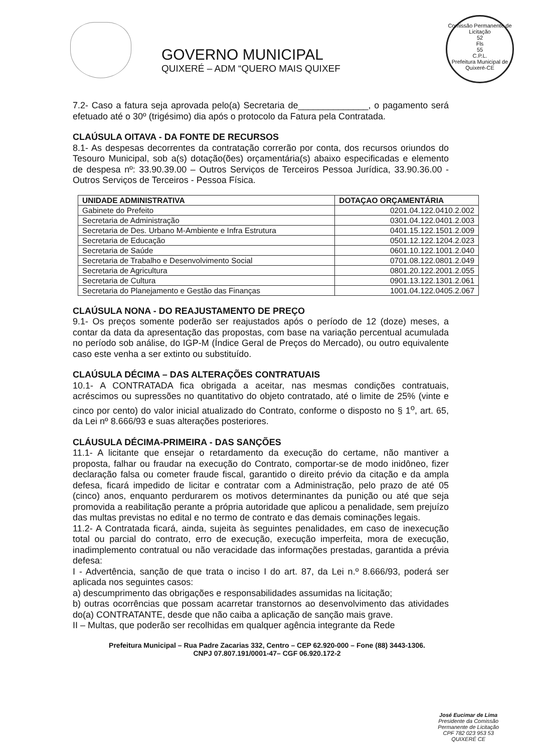GOVERNO MUNICIPAL
QUIXERÉ – ADM “QUERO MAIS QUIXEF
Comissão Permanente de Licitação
52
Fls
55
C.P.L.
Prefeitura Municipal de Quixeré-CE
7.2- Caso a fatura seja aprovada pelo(a) Secretaria de______________, o pagamento será efetuado até o 30º (trigésimo) dia após o protocolo da Fatura pela Contratada.
CLAÚSULA OITAVA - DA FONTE DE RECURSOS
8.1- As despesas decorrentes da contratação correrão por conta, dos recursos oriundos do Tesouro Municipal, sob a(s) dotação(ões) orçamentária(s) abaixo especificadas e elemento de despesa nº: 33.90.39.00 – Outros Serviços de Terceiros Pessoa Jurídica, 33.90.36.00 - Outros Serviços de Terceiros - Pessoa Física.
| UNIDADE ADMINISTRATIVA | DOTAÇAO ORÇAMENTÁRIA |
| --- | --- |
| Gabinete do Prefeito | 0201.04.122.0410.2.002 |
| Secretaria de Administração | 0301.04.122.0401.2.003 |
| Secretaria de Des. Urbano M-Ambiente e Infra Estrutura | 0401.15.122.1501.2.009 |
| Secretaria de Educação | 0501.12.122.1204.2.023 |
| Secretaria de Saúde | 0601.10.122.1001.2.040 |
| Secretaria de Trabalho e Desenvolvimento Social | 0701.08.122.0801.2.049 |
| Secretaria de Agricultura | 0801.20.122.2001.2.055 |
| Secretaria de Cultura | 0901.13.122.1301.2.061 |
| Secretaria do Planejamento e Gestão das Finanças | 1001.04.122.0405.2.067 |
CLAÚSULA NONA - DO REAJUSTAMENTO DE PREÇO
9.1- Os preços somente poderão ser reajustados após o período de 12 (doze) meses, a contar da data da apresentação das propostas, com base na variação percentual acumulada no período sob análise, do IGP-M (Índice Geral de Preços do Mercado), ou outro equivalente caso este venha a ser extinto ou substituído.
CLAÚSULA DÉCIMA – DAS ALTERAÇÕES CONTRATUAIS
10.1- A CONTRATADA fica obrigada a aceitar, nas mesmas condições contratuais, acréscimos ou supressões no quantitativo do objeto contratado, até o limite de 25% (vinte e cinco por cento) do valor inicial atualizado do Contrato, conforme o disposto no § 1<sup>o</sup>, art. 65, da Lei nº 8.666/93 e suas alterações posteriores.
CLÁUSULA DÉCIMA-PRIMEIRA - DAS SANÇÕES
11.1- A licitante que ensejar o retardamento da execução do certame, não mantiver a proposta, falhar ou fraudar na execução do Contrato, comportar-se de modo inidôneo, fizer declaração falsa ou cometer fraude fiscal, garantido o direito prévio da citação e da ampla defesa, ficará impedido de licitar e contratar com a Administração, pelo prazo de até 05 (cinco) anos, enquanto perdurarem os motivos determinantes da punição ou até que seja promovida a reabilitação perante a própria autoridade que aplicou a penalidade, sem prejuízo das multas previstas no edital e no termo de contrato e das demais cominações legais.
11.2- A Contratada ficará, ainda, sujeita às seguintes penalidades, em caso de inexecução total ou parcial do contrato, erro de execução, execução imperfeita, mora de execução, inadimplemento contratual ou não veracidade das informações prestadas, garantida a prévia defesa:
I - Advertência, sanção de que trata o inciso I do art. 87, da Lei n.º 8.666/93, poderá ser aplicada nos seguintes casos:
a) descumprimento das obrigações e responsabilidades assumidas na licitação;
b) outras ocorrências que possam acarretar transtornos ao desenvolvimento das atividades do(a) CONTRATANTE, desde que não caiba a aplicação de sanção mais grave.
II – Multas, que poderão ser recolhidas em qualquer agência integrante da Rede
Prefeitura Municipal – Rua Padre Zacarias 332, Centro – CEP 62.920-000 – Fone (88) 3443-1306.
CNPJ 07.807.191/0001-47– CGF 06.920.172-2
José Eucimar de Lima
Presidente da Comissão
Permanente de Licitação
CPF 782 023 953 53
QUIXERÉ CE